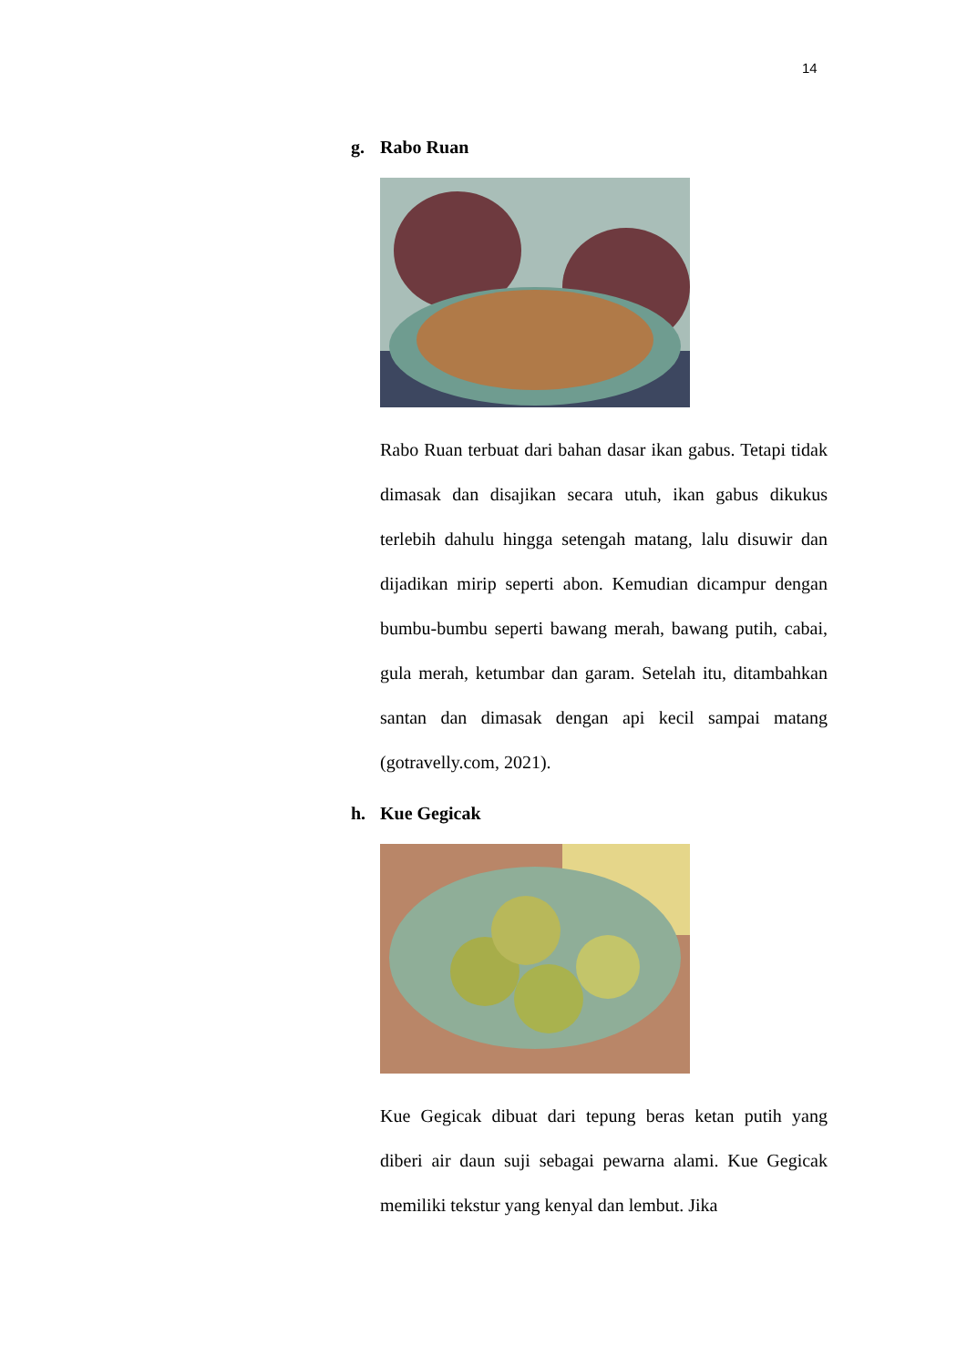14
g. Rabo Ruan
Rabo Ruan terbuat dari bahan dasar ikan gabus. Tetapi tidak dimasak dan disajikan secara utuh, ikan gabus dikukus terlebih dahulu hingga setengah matang, lalu disuwir dan dijadikan mirip seperti abon. Kemudian dicampur dengan bumbu-bumbu seperti bawang merah, bawang putih, cabai, gula merah, ketumbar dan garam. Setelah itu, ditambahkan santan dan dimasak dengan api kecil sampai matang (gotravelly.com, 2021).
h. Kue Gegicak
Kue Gegicak dibuat dari tepung beras ketan putih yang diberi air daun suji sebagai pewarna alami. Kue Gegicak memiliki tekstur yang kenyal dan lembut. Jika